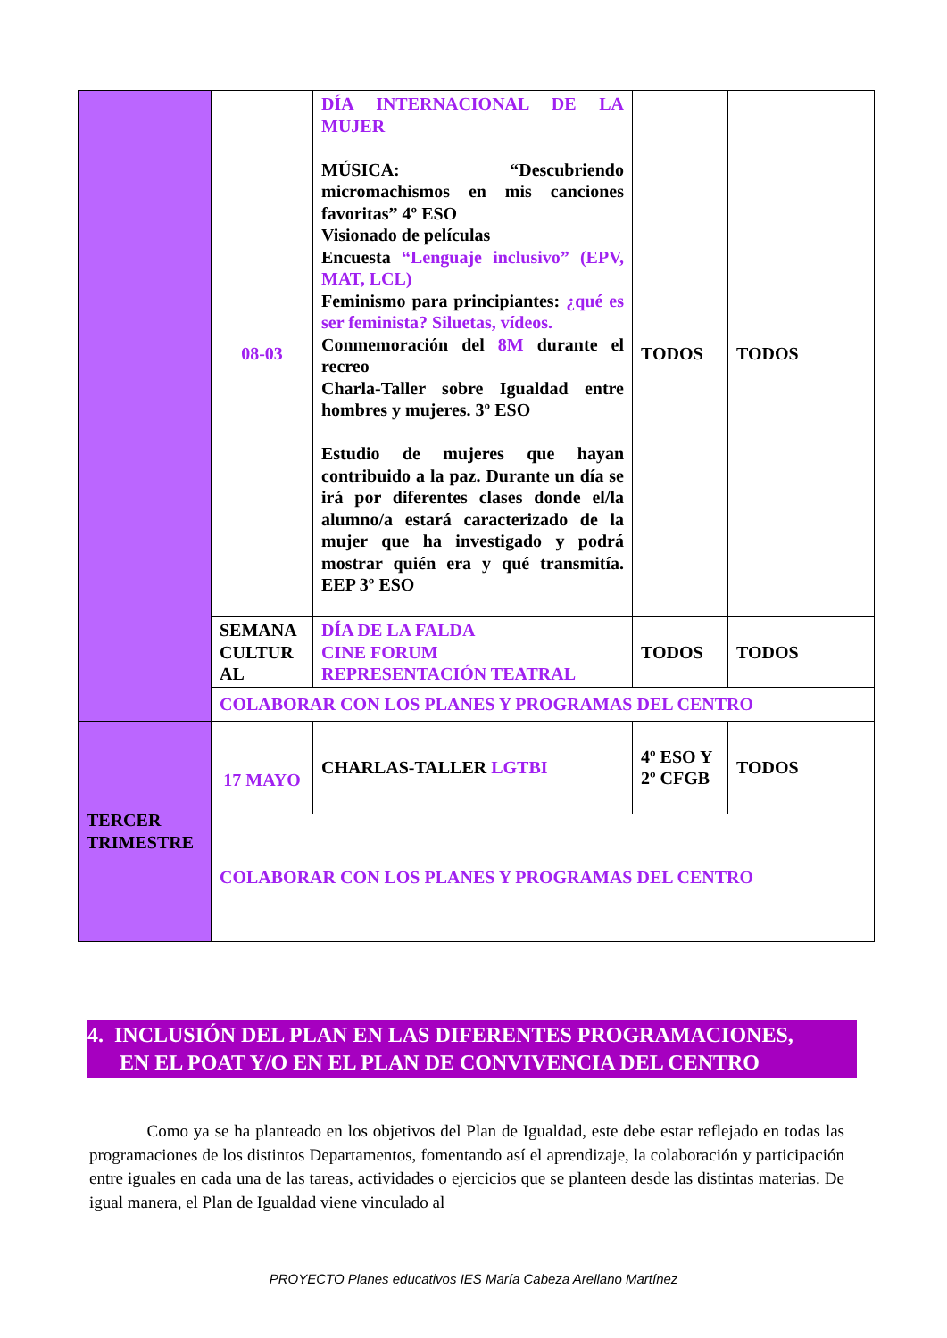| | 08-03 | DÍA INTERNACIONAL DE LA MUJER MÚSICA: “Descubriendo micromachismos en mis canciones favoritas” 4º ESO Visionado de películas Encuesta “Lenguaje inclusivo” (EPV, MAT, LCL) Feminismo para principiantes: ¿qué es ser feminista? Siluetas, vídeos. Conmemoración del 8M durante el recreo Charla-Taller sobre Igualdad entre hombres y mujeres. 3º ESO Estudio de mujeres que hayan contribuido a la paz. Durante un día se irá por diferentes clases donde el/la alumno/a estará caracterizado de la mujer que ha investigado y podrá mostrar quién era y qué transmitía. EEP 3º ESO | TODOS | TODOS |
| | SEMANA CULTUR AL | DÍA DE LA FALDA CINE FORUM REPRESENTACIÓN TEATRAL | TODOS | TODOS |
| | COLABORAR CON LOS PLANES Y PROGRAMAS DEL CENTRO | | | |
| TERCER TRIMESTRE | 17 MAYO | CHARLAS-TALLER LGTBI | 4º ESO Y 2º CFGB | TODOS |
| | COLABORAR CON LOS PLANES Y PROGRAMAS DEL CENTRO | | | |
4. INCLUSIÓN DEL PLAN EN LAS DIFERENTES PROGRAMACIONES,
EN EL POAT Y/O EN EL PLAN DE CONVIVENCIA DEL CENTRO
Como ya se ha planteado en los objetivos del Plan de Igualdad, este debe estar reflejado en todas las programaciones de los distintos Departamentos, fomentando así el aprendizaje, la colaboración y participación entre iguales en cada una de las tareas, actividades o ejercicios que se planteen desde las distintas materias. De igual manera, el Plan de Igualdad viene vinculado al
PROYECTO Planes educativos IES María Cabeza Arellano Martínez